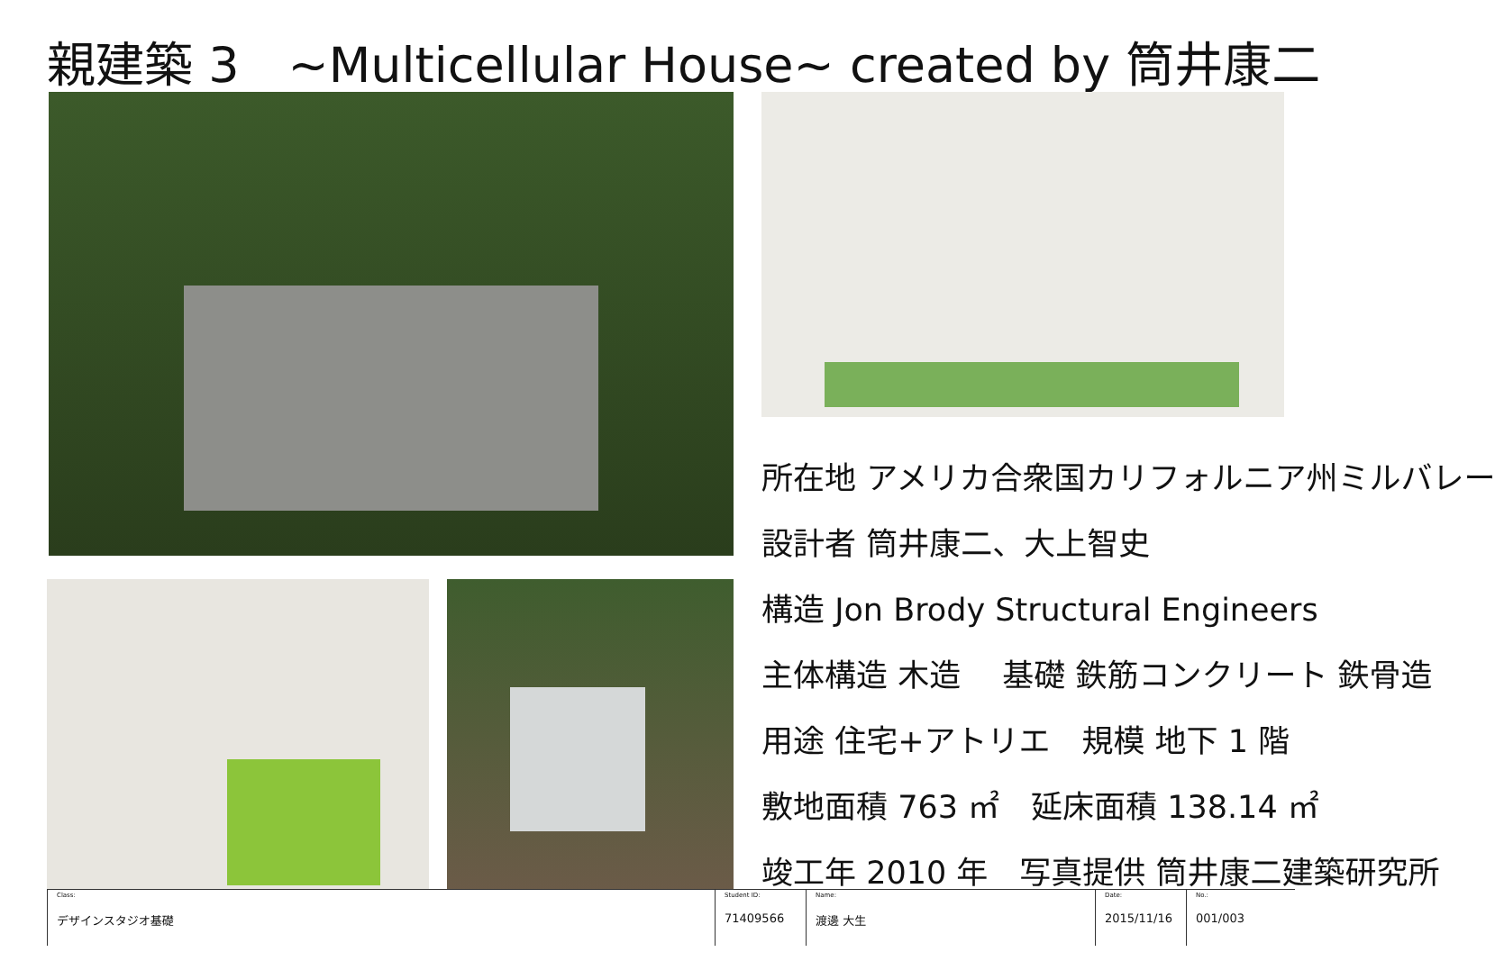親建築 3　~Multicellular House~ created by 筒井康二
所在地 アメリカ合衆国カリフォルニア州ミルバレー
設計者 筒井康二、大上智史
構造 Jon Brody Structural Engineers
主体構造 木造　 基礎 鉄筋コンクリート 鉄骨造
用途 住宅+アトリエ　規模 地下 1 階
敷地面積 763 ㎡　延床面積 138.14 ㎡
竣工年 2010 年　写真提供 筒井康二建築研究所
| Class: デザインスタジオ基礎 | Student ID: 71409566 | Name: 渡邊 大生 | Date: 2015/11/16 | No.: 001/003 |